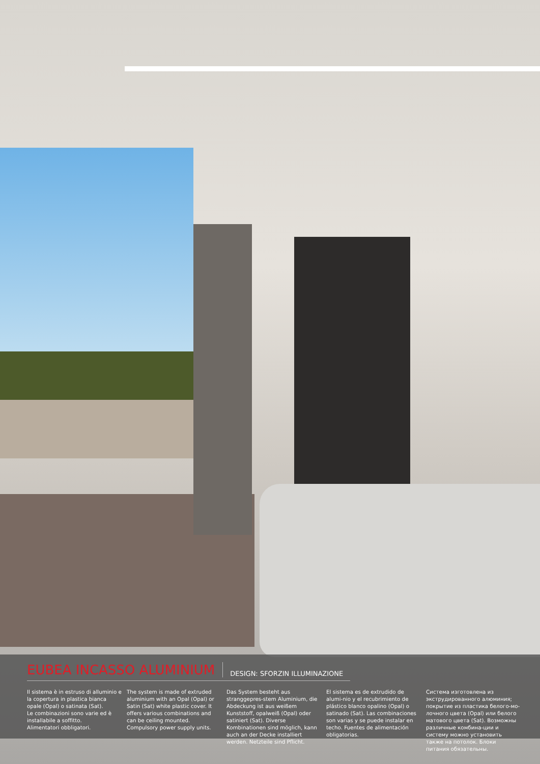EUBEA INCASSO ALUMINIUM
DESIGN: SFORZIN ILLUMINAZIONE
Il sistema è in estruso di alluminio e la copertura in plastica bianca opale (Opal) o satinata (Sat).
Le combinazioni sono varie ed è installabile a soffitto.
Alimentatori obbligatori.
The system is made of extruded aluminium with an Opal (Opal) or Satin (Sat) white plastic cover. It offers various combinations and can be ceiling mounted.
Compulsory power supply units.
Das System besteht aus stranggepres-stem Aluminium, die Abdeckung ist aus weißem Kunststoff, opalweiß (Opal) oder satiniert (Sat). Diverse Kombinationen sind möglich, kann auch an der Decke installiert werden. Netzteile sind Pflicht.
El sistema es de extrudido de alumi-nio y el recubrimiento de plástico blanco opalino (Opal) o satinado (Sat). Las combinaciones son varias y se puede instalar en techo. Fuentes de alimentación obligatorias.
Система изготовлена из экструдированного алюминия; покрытие из пластика белого-мо-лочного цвета (Opal) или белого матового цвета (Sat). Возможны различные комбина-ции и систему можно установить также на потолок. Блоки питания обязательны.